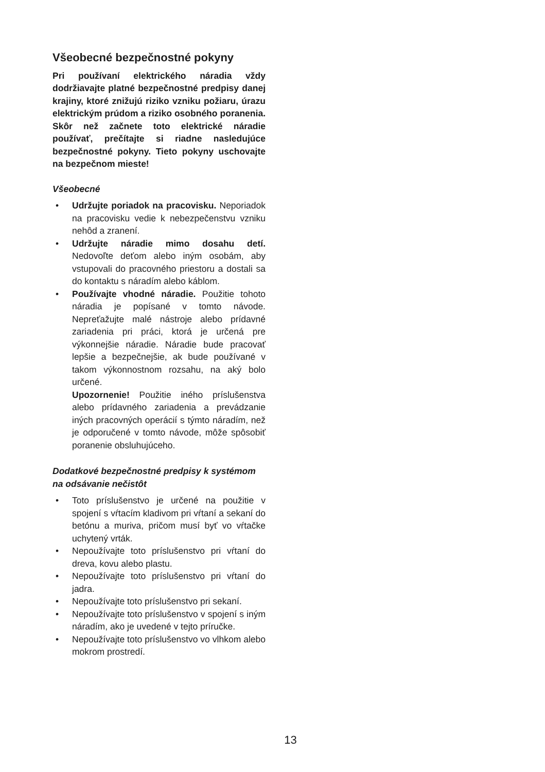Všeobecné bezpečnostné pokyny
Pri používaní elektrického náradia vždy dodržiavajte platné bezpečnostné predpisy danej krajiny, ktoré znižujú riziko vzniku požiaru, úrazu elektrickým prúdom a riziko osobného poranenia. Skôr než začnete toto elektrické náradie používať, prečítajte si riadne nasledujúce bezpečnostné pokyny. Tieto pokyny uschovajte na bezpečnom mieste!
Všeobecné
• Udržujte poriadok na pracovisku. Neporiadok na pracovisku vedie k nebezpečenstvu vzniku nehôd a zranení.
• Udržujte náradie mimo dosahu detí. Nedovoľte deťom alebo iným osobám, aby vstupovali do pracovného priestoru a dostali sa do kontaktu s náradím alebo káblom.
• Používajte vhodné náradie. Použitie tohoto náradia je popísané v tomto návode. Nepreťažujte malé nástroje alebo prídavné zariadenia pri práci, ktorá je určená pre výkonnejšie náradie. Náradie bude pracovať lepšie a bezpečnejšie, ak bude používané v takom výkonnostnom rozsahu, na aký bolo určené.
Upozornenie! Použitie iného príslušenstva alebo prídavného zariadenia a prevádzanie iných pracovných operácií s týmto náradím, než je odporučené v tomto návode, môže spôsobiť poranenie obsluhujúceho.
Dodatkové bezpečnostné predpisy k systémom na odsávanie nečistôt
• Toto príslušenstvo je určené na použitie v spojení s vŕtacím kladivom pri vŕtaní a sekaní do betónu a muriva, pričom musí byť vo vŕtačke uchytený vrták.
• Nepoužívajte toto príslušenstvo pri vŕtaní do dreva, kovu alebo plastu.
• Nepoužívajte toto príslušenstvo pri vŕtaní do jadra.
• Nepoužívajte toto príslušenstvo pri sekaní.
• Nepoužívajte toto príslušenstvo v spojení s iným náradím, ako je uvedené v tejto príručke.
• Nepoužívajte toto príslušenstvo vo vlhkom alebo mokrom prostredí.
13